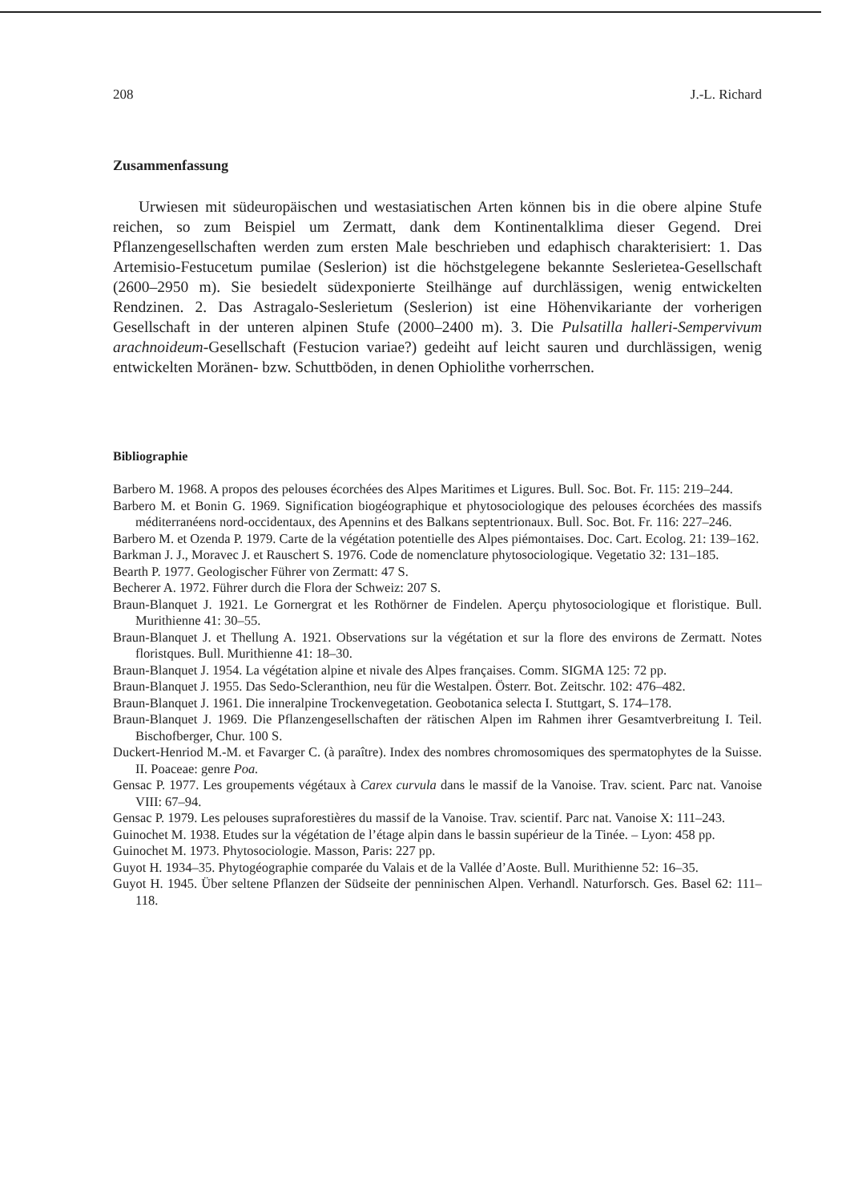208 J.-L. Richard
Zusammenfassung
Urwiesen mit südeuropäischen und westasiatischen Arten können bis in die obere alpine Stufe reichen, so zum Beispiel um Zermatt, dank dem Kontinentalklima dieser Gegend. Drei Pflanzengesellschaften werden zum ersten Male beschrieben und edaphisch charakterisiert: 1. Das Artemisio-Festucetum pumilae (Seslerion) ist die höchstgelegene bekannte Seslerietea-Gesellschaft (2600–2950 m). Sie besiedelt südexponierte Steilhänge auf durchlässigen, wenig entwickelten Rendzinen. 2. Das Astragalo-Seslerietum (Seslerion) ist eine Höhenvikariante der vorherigen Gesellschaft in der unteren alpinen Stufe (2000–2400 m). 3. Die Pulsatilla halleri-Sempervivum arachnoideum-Gesellschaft (Festucion variae?) gedeiht auf leicht sauren und durchlässigen, wenig entwickelten Moränen- bzw. Schuttböden, in denen Ophiolithe vorherrschen.
Bibliographie
Barbero M. 1968. A propos des pelouses écorchées des Alpes Maritimes et Ligures. Bull. Soc. Bot. Fr. 115: 219–244.
Barbero M. et Bonin G. 1969. Signification biogéographique et phytosociologique des pelouses écorchées des massifs méditerranéens nord-occidentaux, des Apennins et des Balkans septentrionaux. Bull. Soc. Bot. Fr. 116: 227–246.
Barbero M. et Ozenda P. 1979. Carte de la végétation potentielle des Alpes piémontaises. Doc. Cart. Ecolog. 21: 139–162.
Barkman J. J., Moravec J. et Rauschert S. 1976. Code de nomenclature phytosociologique. Vegetatio 32: 131–185.
Bearth P. 1977. Geologischer Führer von Zermatt: 47 S.
Becherer A. 1972. Führer durch die Flora der Schweiz: 207 S.
Braun-Blanquet J. 1921. Le Gornergrat et les Rothörner de Findelen. Aperçu phytosociologique et floristique. Bull. Murithienne 41: 30–55.
Braun-Blanquet J. et Thellung A. 1921. Observations sur la végétation et sur la flore des environs de Zermatt. Notes floristques. Bull. Murithienne 41: 18–30.
Braun-Blanquet J. 1954. La végétation alpine et nivale des Alpes françaises. Comm. SIGMA 125: 72 pp.
Braun-Blanquet J. 1955. Das Sedo-Scleranthion, neu für die Westalpen. Österr. Bot. Zeitschr. 102: 476–482.
Braun-Blanquet J. 1961. Die inneralpine Trockenvegetation. Geobotanica selecta I. Stuttgart, S. 174–178.
Braun-Blanquet J. 1969. Die Pflanzengesellschaften der rätischen Alpen im Rahmen ihrer Gesamtverbreitung I. Teil. Bischofberger, Chur. 100 S.
Duckert-Henriod M.-M. et Favarger C. (à paraître). Index des nombres chromosomiques des spermatophytes de la Suisse. II. Poaceae: genre Poa.
Gensac P. 1977. Les groupements végétaux à Carex curvula dans le massif de la Vanoise. Trav. scient. Parc nat. Vanoise VIII: 67–94.
Gensac P. 1979. Les pelouses supraforestières du massif de la Vanoise. Trav. scientif. Parc nat. Vanoise X: 111–243.
Guinochet M. 1938. Etudes sur la végétation de l’étage alpin dans le bassin supérieur de la Tinée. – Lyon: 458 pp.
Guinochet M. 1973. Phytosociologie. Masson, Paris: 227 pp.
Guyot H. 1934–35. Phytogéographie comparée du Valais et de la Vallée d’Aoste. Bull. Murithienne 52: 16–35.
Guyot H. 1945. Über seltene Pflanzen der Südseite der penninischen Alpen. Verhandl. Naturforsch. Ges. Basel 62: 111–118.